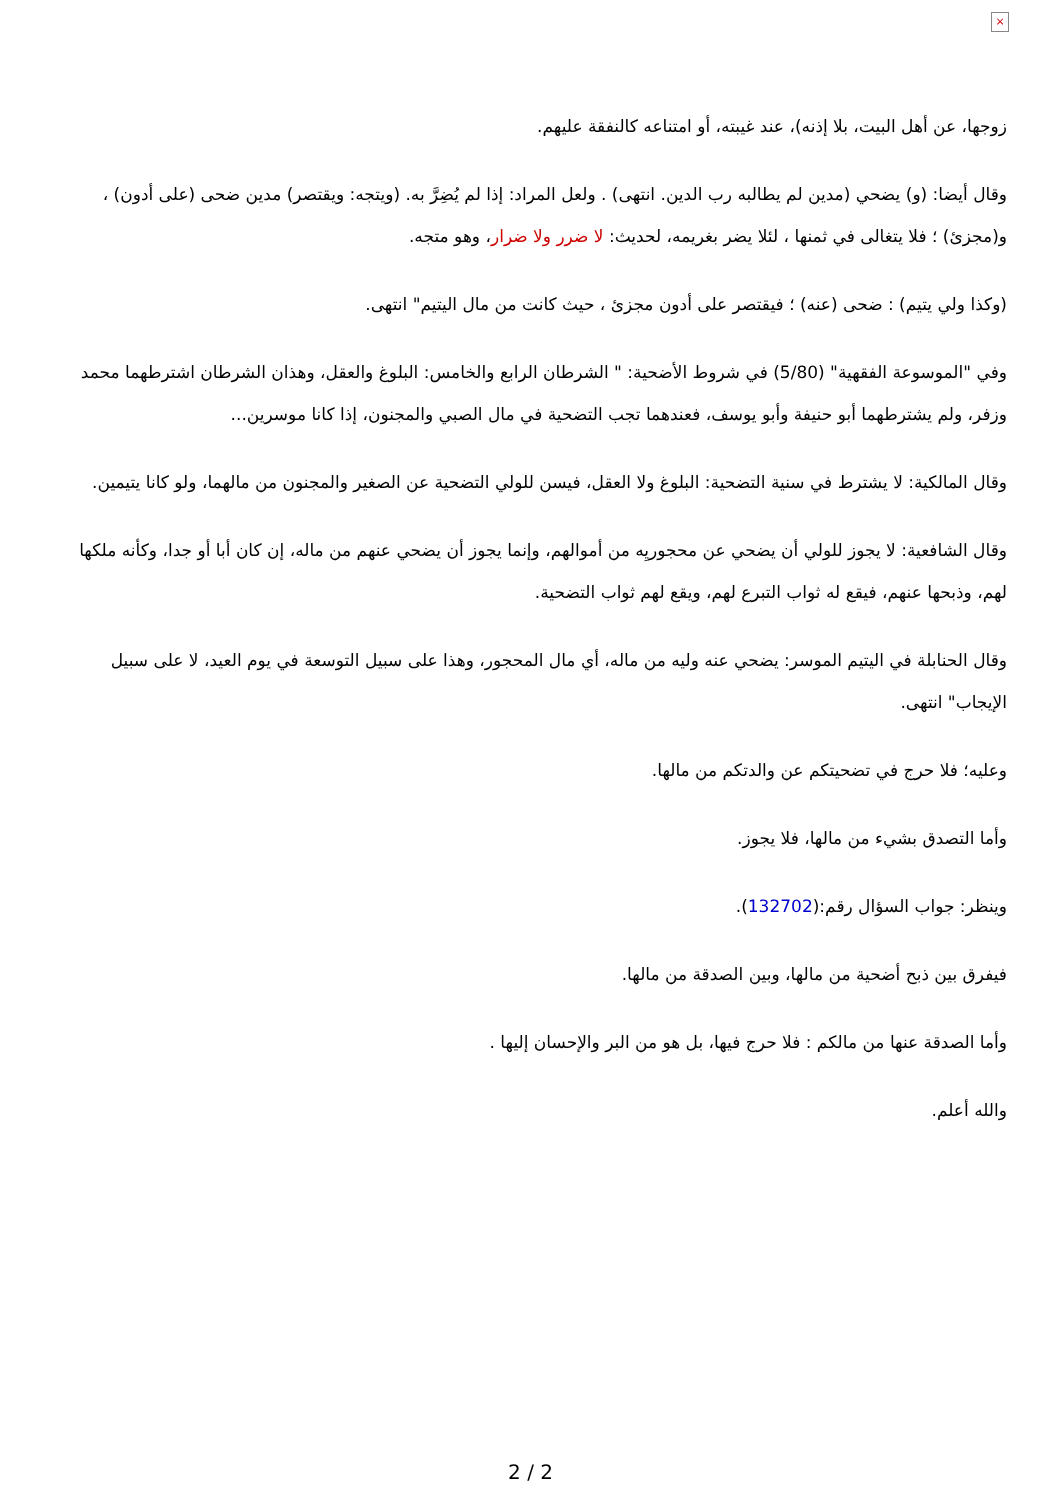×
زوجها، عن أهل البيت، بلا إذنه)، عند غيبته، أو امتناعه كالنفقة عليهم.
وقال أيضا: (و) يضحي (مدين لم يطالبه رب الدين. انتهى) . ولعل المراد: إذا لم يُضِرَّ به. (ويتجه: ويقتصر) مدين ضحى (على أدون) ، و(مجزئ) ؛ فلا يتغالى في ثمنها ، لئلا يضر بغريمه، لحديث: لا ضرر ولا ضرار، وهو متجه.
(وكذا ولي يتيم) : ضحى (عنه) ؛ فيقتصر على أدون مجزئ ، حيث كانت من مال اليتيم" انتهى.
وفي "الموسوعة الفقهية" (5/80) في شروط الأضحية: " الشرطان الرابع والخامس: البلوغ والعقل، وهذان الشرطان اشترطهما محمد وزفر، ولم يشترطهما أبو حنيفة وأبو يوسف، فعندهما تجب التضحية في مال الصبي والمجنون، إذا كانا موسرين...
وقال المالكية: لا يشترط في سنية التضحية: البلوغ ولا العقل، فيسن للولي التضحية عن الصغير والمجنون من مالهما، ولو كانا يتيمين.
وقال الشافعية: لا يجوز للولي أن يضحي عن محجوريِه من أموالهم، وإنما يجوز أن يضحي عنهم من ماله، إن كان أبا أو جدا، وكأنه ملكها لهم، وذبحها عنهم، فيقع له ثواب التبرع لهم، ويقع لهم ثواب التضحية.
وقال الحنابلة في اليتيم الموسر: يضحي عنه وليه من ماله، أي مال المحجور، وهذا على سبيل التوسعة في يوم العيد، لا على سبيل الإيجاب" انتهى.
وعليه؛ فلا حرج في تضحيتكم عن والدتكم من مالها.
وأما التصدق بشيء من مالها، فلا يجوز.
وينظر: جواب السؤال رقم:(132702).
فيفرق بين ذبح أضحية من مالها، وبين الصدقة من مالها.
وأما الصدقة عنها من مالكم : فلا حرج فيها، بل هو من البر والإحسان إليها .
والله أعلم.
2 / 2